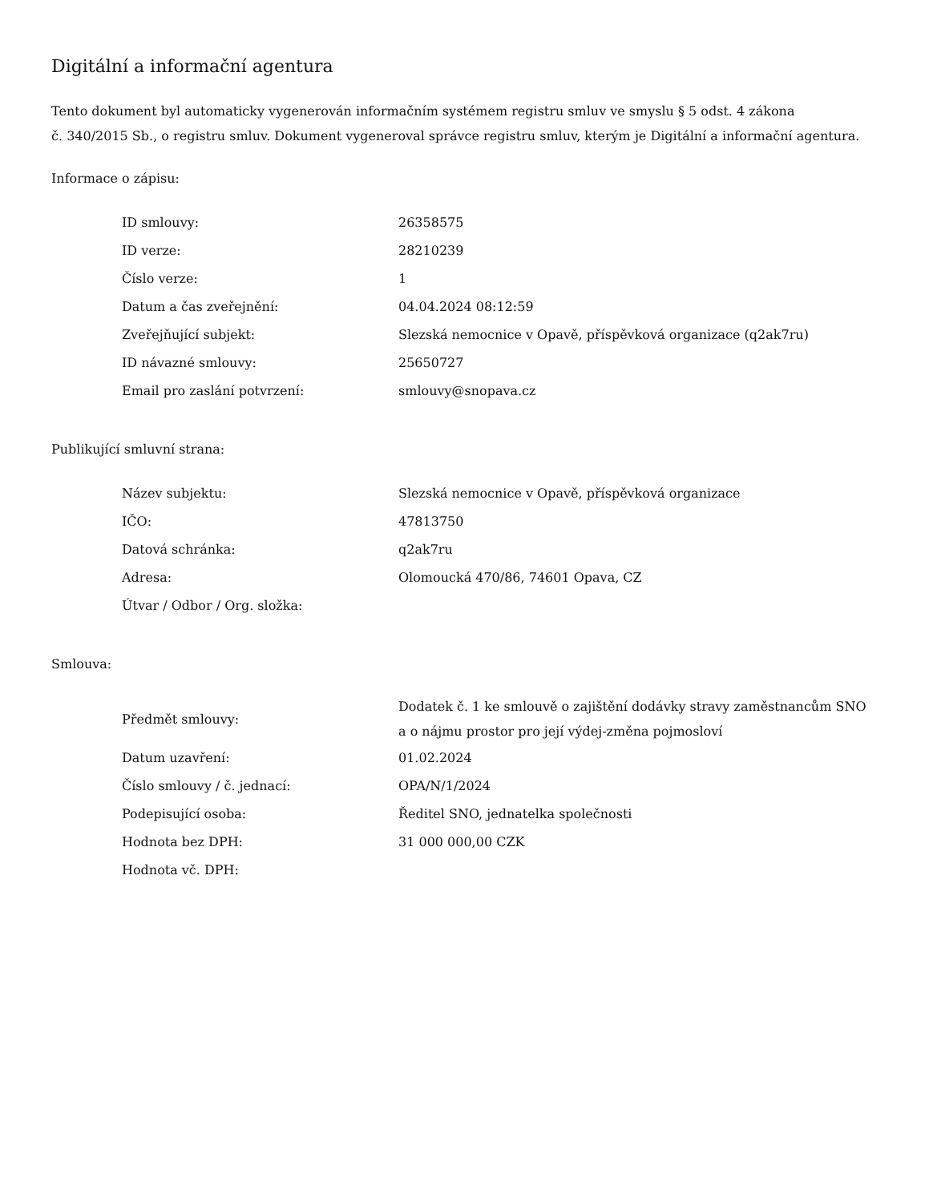Digitální a informační agentura
Tento dokument byl automaticky vygenerován informačním systémem registru smluv ve smyslu § 5 odst. 4 zákona
č. 340/2015 Sb., o registru smluv. Dokument vygeneroval správce registru smluv, kterým je Digitální a informační agentura.
Informace o zápisu:
| ID smlouvy: | 26358575 |
| ID verze: | 28210239 |
| Číslo verze: | 1 |
| Datum a čas zveřejnění: | 04.04.2024 08:12:59 |
| Zveřejňující subjekt: | Slezská nemocnice v Opavě, příspěvková organizace (q2ak7ru) |
| ID návazné smlouvy: | 25650727 |
| Email pro zaslání potvrzení: | smlouvy@snopava.cz |
Publikující smluvní strana:
| Název subjektu: | Slezská nemocnice v Opavě, příspěvková organizace |
| IČO: | 47813750 |
| Datová schránka: | q2ak7ru |
| Adresa: | Olomoucká 470/86, 74601 Opava, CZ |
| Útvar / Odbor / Org. složka: | |
Smlouva:
| Předmět smlouvy: | Dodatek č. 1 ke smlouvě o zajištění dodávky stravy zaměstnancům SNO a o nájmu prostor pro její výdej-změna pojmosloví |
| Datum uzavření: | 01.02.2024 |
| Číslo smlouvy / č. jednací: | OPA/N/1/2024 |
| Podepisující osoba: | Ředitel SNO, jednatelka společnosti |
| Hodnota bez DPH: | 31 000 000,00 CZK |
| Hodnota vč. DPH: | |